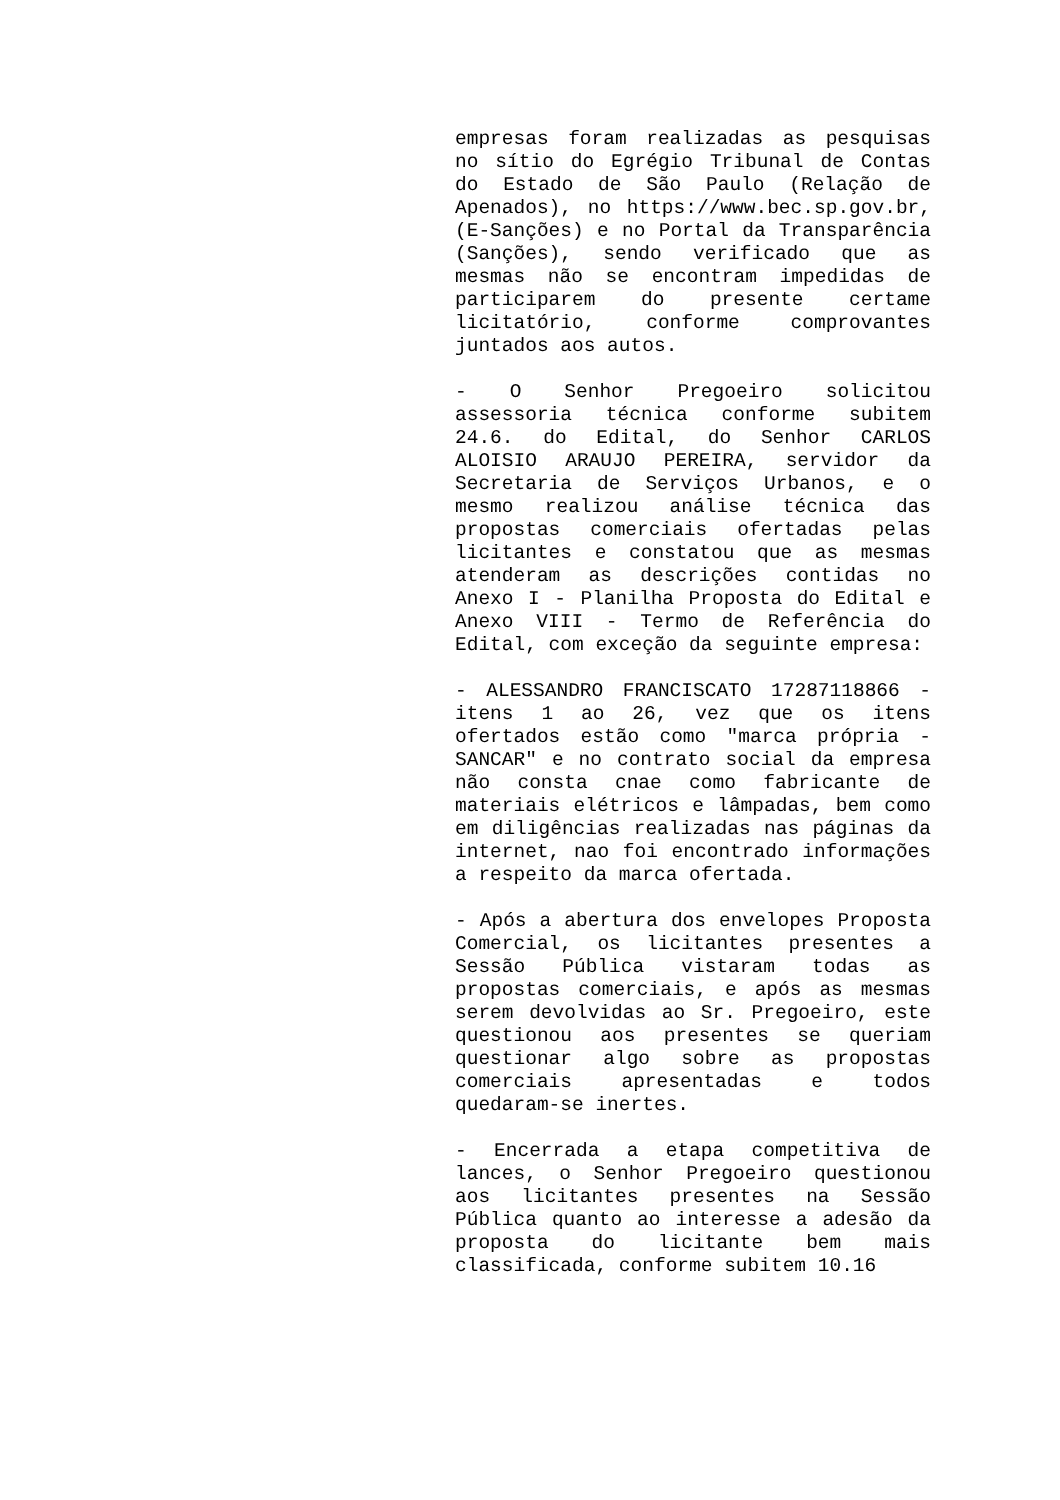empresas foram realizadas as pesquisas no sítio do Egrégio Tribunal de Contas do Estado de São Paulo (Relação de Apenados), no https://www.bec.sp.gov.br,(E-Sanções) e no Portal da Transparência (Sanções), sendo verificado que as mesmas não se encontram impedidas de participarem do presente certame licitatório, conforme comprovantes juntados aos autos.
- O Senhor Pregoeiro solicitou assessoria técnica conforme subitem 24.6. do Edital, do Senhor CARLOS ALOISIO ARAUJO PEREIRA, servidor da Secretaria de Serviços Urbanos, e o mesmo realizou análise técnica das propostas comerciais ofertadas pelas licitantes e constatou que as mesmas atenderam as descrições contidas no Anexo I - Planilha Proposta do Edital e Anexo VIII - Termo de Referência do Edital, com exceção da seguinte empresa:
- ALESSANDRO FRANCISCATO 17287118866 - itens 1 ao 26, vez que os itens ofertados estão como "marca própria - SANCAR" e no contrato social da empresa não consta cnae como fabricante de materiais elétricos e lâmpadas, bem como em diligências realizadas nas páginas da internet, nao foi encontrado informações a respeito da marca ofertada.
- Após a abertura dos envelopes Proposta Comercial, os licitantes presentes a Sessão Pública vistaram todas as propostas comerciais, e após as mesmas serem devolvidas ao Sr. Pregoeiro, este questionou aos presentes se queriam questionar algo sobre as propostas comerciais apresentadas e todos quedaram-se inertes.
- Encerrada a etapa competitiva de lances, o Senhor Pregoeiro questionou aos licitantes presentes na Sessão Pública quanto ao interesse a adesão da proposta do licitante bem mais classificada, conforme subitem 10.16